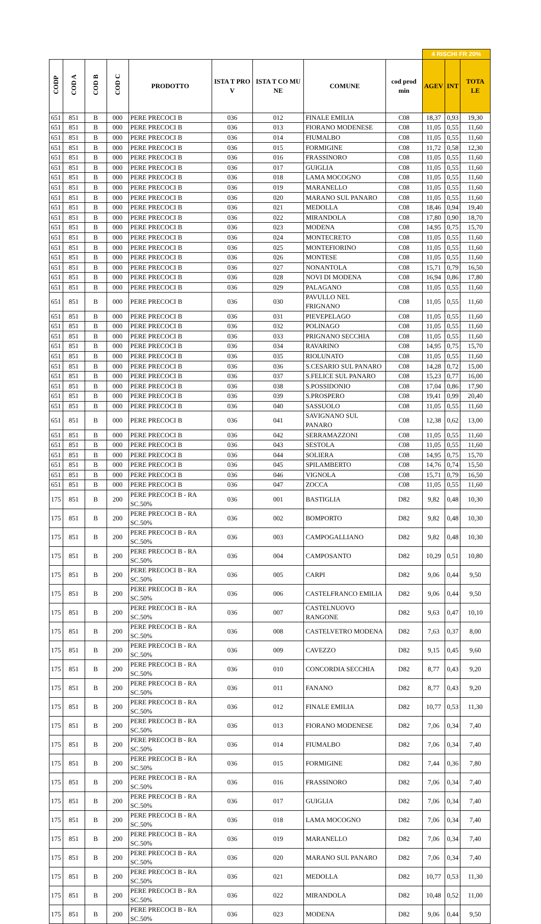| | | | | | | | | | 4 RISCHI FR 20% | | |
| CODP | COD A | COD B | COD C | PRODOTTO | ISTA T PRO V | ISTA T CO MU NE | COMUNE | cod prod min | AGEV | INT | TOTA LE |
| 651 | 851 | B | 000 | PERE PRECOCI B | 036 | 012 | FINALE EMILIA | C08 | 18,37 | 0,93 | 19,30 |
| 651 | 851 | B | 000 | PERE PRECOCI B | 036 | 013 | FIORANO MODENESE | C08 | 11,05 | 0,55 | 11,60 |
| 651 | 851 | B | 000 | PERE PRECOCI B | 036 | 014 | FIUMALBO | C08 | 11,05 | 0,55 | 11,60 |
| 651 | 851 | B | 000 | PERE PRECOCI B | 036 | 015 | FORMIGINE | C08 | 11,72 | 0,58 | 12,30 |
| 651 | 851 | B | 000 | PERE PRECOCI B | 036 | 016 | FRASSINORO | C08 | 11,05 | 0,55 | 11,60 |
| 651 | 851 | B | 000 | PERE PRECOCI B | 036 | 017 | GUIGLIA | C08 | 11,05 | 0,55 | 11,60 |
| 651 | 851 | B | 000 | PERE PRECOCI B | 036 | 018 | LAMA MOCOGNO | C08 | 11,05 | 0,55 | 11,60 |
| 651 | 851 | B | 000 | PERE PRECOCI B | 036 | 019 | MARANELLO | C08 | 11,05 | 0,55 | 11,60 |
| 651 | 851 | B | 000 | PERE PRECOCI B | 036 | 020 | MARANO SUL PANARO | C08 | 11,05 | 0,55 | 11,60 |
| 651 | 851 | B | 000 | PERE PRECOCI B | 036 | 021 | MEDOLLA | C08 | 18,46 | 0,94 | 19,40 |
| 651 | 851 | B | 000 | PERE PRECOCI B | 036 | 022 | MIRANDOLA | C08 | 17,80 | 0,90 | 18,70 |
| 651 | 851 | B | 000 | PERE PRECOCI B | 036 | 023 | MODENA | C08 | 14,95 | 0,75 | 15,70 |
| 651 | 851 | B | 000 | PERE PRECOCI B | 036 | 024 | MONTECRETO | C08 | 11,05 | 0,55 | 11,60 |
| 651 | 851 | B | 000 | PERE PRECOCI B | 036 | 025 | MONTEFIORINO | C08 | 11,05 | 0,55 | 11,60 |
| 651 | 851 | B | 000 | PERE PRECOCI B | 036 | 026 | MONTESE | C08 | 11,05 | 0,55 | 11,60 |
| 651 | 851 | B | 000 | PERE PRECOCI B | 036 | 027 | NONANTOLA | C08 | 15,71 | 0,79 | 16,50 |
| 651 | 851 | B | 000 | PERE PRECOCI B | 036 | 028 | NOVI DI MODENA | C08 | 16,94 | 0,86 | 17,80 |
| 651 | 851 | B | 000 | PERE PRECOCI B | 036 | 029 | PALAGANO | C08 | 11,05 | 0,55 | 11,60 |
| 651 | 851 | B | 000 | PERE PRECOCI B | 036 | 030 | PAVULLO NEL FRIGNANO | C08 | 11,05 | 0,55 | 11,60 |
| 651 | 851 | B | 000 | PERE PRECOCI B | 036 | 031 | PIEVEPELAGO | C08 | 11,05 | 0,55 | 11,60 |
| 651 | 851 | B | 000 | PERE PRECOCI B | 036 | 032 | POLINAGO | C08 | 11,05 | 0,55 | 11,60 |
| 651 | 851 | B | 000 | PERE PRECOCI B | 036 | 033 | PRIGNANO SECCHIA | C08 | 11,05 | 0,55 | 11,60 |
| 651 | 851 | B | 000 | PERE PRECOCI B | 036 | 034 | RAVARINO | C08 | 14,95 | 0,75 | 15,70 |
| 651 | 851 | B | 000 | PERE PRECOCI B | 036 | 035 | RIOLUNATO | C08 | 11,05 | 0,55 | 11,60 |
| 651 | 851 | B | 000 | PERE PRECOCI B | 036 | 036 | S.CESARIO SUL PANARO | C08 | 14,28 | 0,72 | 15,00 |
| 651 | 851 | B | 000 | PERE PRECOCI B | 036 | 037 | S.FELICE SUL PANARO | C08 | 15,23 | 0,77 | 16,00 |
| 651 | 851 | B | 000 | PERE PRECOCI B | 036 | 038 | S.POSSIDONIO | C08 | 17,04 | 0,86 | 17,90 |
| 651 | 851 | B | 000 | PERE PRECOCI B | 036 | 039 | S.PROSPERO | C08 | 19,41 | 0,99 | 20,40 |
| 651 | 851 | B | 000 | PERE PRECOCI B | 036 | 040 | SASSUOLO | C08 | 11,05 | 0,55 | 11,60 |
| 651 | 851 | B | 000 | PERE PRECOCI B | 036 | 041 | SAVIGNANO SUL PANARO | C08 | 12,38 | 0,62 | 13,00 |
| 651 | 851 | B | 000 | PERE PRECOCI B | 036 | 042 | SERRAMAZZONI | C08 | 11,05 | 0,55 | 11,60 |
| 651 | 851 | B | 000 | PERE PRECOCI B | 036 | 043 | SESTOLA | C08 | 11,05 | 0,55 | 11,60 |
| 651 | 851 | B | 000 | PERE PRECOCI B | 036 | 044 | SOLIERA | C08 | 14,95 | 0,75 | 15,70 |
| 651 | 851 | B | 000 | PERE PRECOCI B | 036 | 045 | SPILAMBERTO | C08 | 14,76 | 0,74 | 15,50 |
| 651 | 851 | B | 000 | PERE PRECOCI B | 036 | 046 | VIGNOLA | C08 | 15,71 | 0,79 | 16,50 |
| 651 | 851 | B | 000 | PERE PRECOCI B | 036 | 047 | ZOCCA | C08 | 11,05 | 0,55 | 11,60 |
| 175 | 851 | B | 200 | PERE PRECOCI B - RA SC.50% | 036 | 001 | BASTIGLIA | D82 | 9,82 | 0,48 | 10,30 |
| 175 | 851 | B | 200 | PERE PRECOCI B - RA SC.50% | 036 | 002 | BOMPORTO | D82 | 9,82 | 0,48 | 10,30 |
| 175 | 851 | B | 200 | PERE PRECOCI B - RA SC.50% | 036 | 003 | CAMPOGALLIANO | D82 | 9,82 | 0,48 | 10,30 |
| 175 | 851 | B | 200 | PERE PRECOCI B - RA SC.50% | 036 | 004 | CAMPOSANTO | D82 | 10,29 | 0,51 | 10,80 |
| 175 | 851 | B | 200 | PERE PRECOCI B - RA SC.50% | 036 | 005 | CARPI | D82 | 9,06 | 0,44 | 9,50 |
| 175 | 851 | B | 200 | PERE PRECOCI B - RA SC.50% | 036 | 006 | CASTELFRANCO EMILIA | D82 | 9,06 | 0,44 | 9,50 |
| 175 | 851 | B | 200 | PERE PRECOCI B - RA SC.50% | 036 | 007 | CASTELNUOVO RANGONE | D82 | 9,63 | 0,47 | 10,10 |
| 175 | 851 | B | 200 | PERE PRECOCI B - RA SC.50% | 036 | 008 | CASTELVETRO MODENA | D82 | 7,63 | 0,37 | 8,00 |
| 175 | 851 | B | 200 | PERE PRECOCI B - RA SC.50% | 036 | 009 | CAVEZZO | D82 | 9,15 | 0,45 | 9,60 |
| 175 | 851 | B | 200 | PERE PRECOCI B - RA SC.50% | 036 | 010 | CONCORDIA SECCHIA | D82 | 8,77 | 0,43 | 9,20 |
| 175 | 851 | B | 200 | PERE PRECOCI B - RA SC.50% | 036 | 011 | FANANO | D82 | 8,77 | 0,43 | 9,20 |
| 175 | 851 | B | 200 | PERE PRECOCI B - RA SC.50% | 036 | 012 | FINALE EMILIA | D82 | 10,77 | 0,53 | 11,30 |
| 175 | 851 | B | 200 | PERE PRECOCI B - RA SC.50% | 036 | 013 | FIORANO MODENESE | D82 | 7,06 | 0,34 | 7,40 |
| 175 | 851 | B | 200 | PERE PRECOCI B - RA SC.50% | 036 | 014 | FIUMALBO | D82 | 7,06 | 0,34 | 7,40 |
| 175 | 851 | B | 200 | PERE PRECOCI B - RA SC.50% | 036 | 015 | FORMIGINE | D82 | 7,44 | 0,36 | 7,80 |
| 175 | 851 | B | 200 | PERE PRECOCI B - RA SC.50% | 036 | 016 | FRASSINORO | D82 | 7,06 | 0,34 | 7,40 |
| 175 | 851 | B | 200 | PERE PRECOCI B - RA SC.50% | 036 | 017 | GUIGLIA | D82 | 7,06 | 0,34 | 7,40 |
| 175 | 851 | B | 200 | PERE PRECOCI B - RA SC.50% | 036 | 018 | LAMA MOCOGNO | D82 | 7,06 | 0,34 | 7,40 |
| 175 | 851 | B | 200 | PERE PRECOCI B - RA SC.50% | 036 | 019 | MARANELLO | D82 | 7,06 | 0,34 | 7,40 |
| 175 | 851 | B | 200 | PERE PRECOCI B - RA SC.50% | 036 | 020 | MARANO SUL PANARO | D82 | 7,06 | 0,34 | 7,40 |
| 175 | 851 | B | 200 | PERE PRECOCI B - RA SC.50% | 036 | 021 | MEDOLLA | D82 | 10,77 | 0,53 | 11,30 |
| 175 | 851 | B | 200 | PERE PRECOCI B - RA SC.50% | 036 | 022 | MIRANDOLA | D82 | 10,48 | 0,52 | 11,00 |
| 175 | 851 | B | 200 | PERE PRECOCI B - RA SC.50% | 036 | 023 | MODENA | D82 | 9,06 | 0,44 | 9,50 |